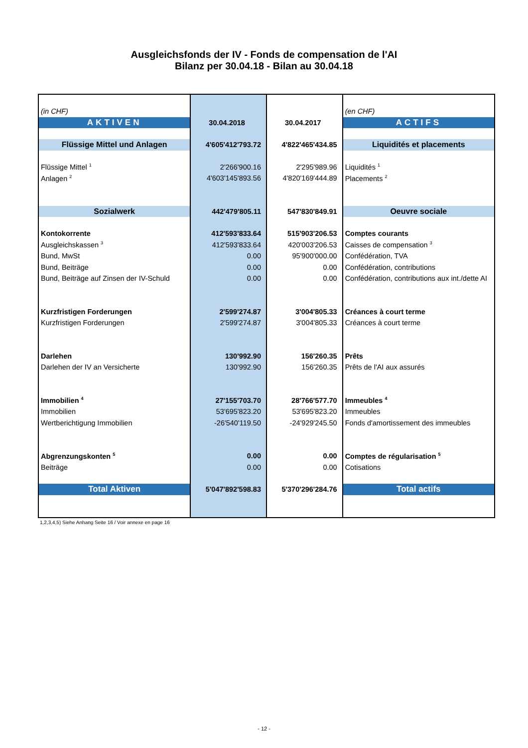Ausgleichsfonds der IV - Fonds de compensation de l'AI
Bilanz per 30.04.18 - Bilan au 30.04.18
| (in CHF) | | | (en CHF) |
| AKTIVEN | 30.04.2018 | 30.04.2017 | ACTIFS |
| Flüssige Mittel und Anlagen | 4'605'412'793.72 | 4'822'465'434.85 | Liquidités et placements |
| Flüssige Mittel <sup>1</sup> | 2'266'900.16 | 2'295'989.96 | Liquidités <sup>1</sup> |
| Anlagen <sup>2</sup> | 4'603'145'893.56 | 4'820'169'444.89 | Placements <sup>2</sup> |
| Sozialwerk | 442'479'805.11 | 547'830'849.91 | Oeuvre sociale |
| Kontokorrente | 412'593'833.64 | 515'903'206.53 | Comptes courants |
| Ausgleichskassen <sup>3</sup> | 412'593'833.64 | 420'003'206.53 | Caisses de compensation <sup>3</sup> |
| Bund, MwSt | 0.00 | 95'900'000.00 | Confédération, TVA |
| Bund, Beiträge | 0.00 | 0.00 | Confédération, contributions |
| Bund, Beiträge auf Zinsen der IV-Schuld | 0.00 | 0.00 | Confédération, contributions aux int./dette AI |
| Kurzfristigen Forderungen | 2'599'274.87 | 3'004'805.33 | Créances à court terme |
| Kurzfristigen Forderungen | 2'599'274.87 | 3'004'805.33 | Créances à court terme |
| Darlehen | 130'992.90 | 156'260.35 | Prêts |
| Darlehen der IV an Versicherte | 130'992.90 | 156'260.35 | Prêts de l'AI aux assurés |
| Immobilien <sup>4</sup> | 27'155'703.70 | 28'766'577.70 | Immeubles <sup>4</sup> |
| Immobilien | 53'695'823.20 | 53'695'823.20 | Immeubles |
| Wertberichtigung Immobilien | -26'540'119.50 | -24'929'245.50 | Fonds d'amortissement des immeubles |
| Abgrenzungskonten <sup>5</sup> | 0.00 | 0.00 | Comptes de régularisation <sup>5</sup> |
| Beiträge | 0.00 | 0.00 | Cotisations |
| Total Aktiven | 5'047'892'598.83 | 5'370'296'284.76 | Total actifs |
1,2,3,4,5) Siehe Anhang Seite 16 / Voir annexe en page 16
- 12 -